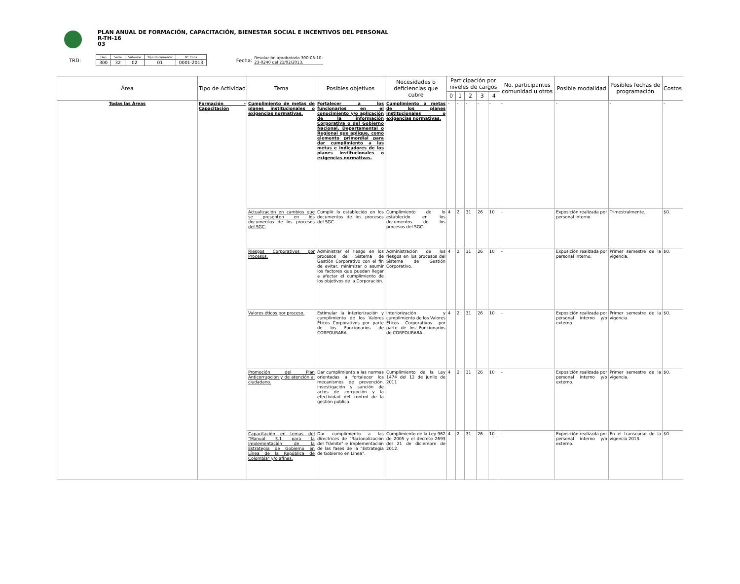PLAN ANUAL DE FORMACIÓN, CAPACITACIÓN, BIENESTAR SOCIAL E INCENTIVOS DEL PERSONAL
R-TH-16
03
TRD:
| Dep | Serie | Subserie | Tipo Documental | N° Cons |
| 300 | 32 | 02 | 01 | 0001-2013 |
Fecha:
Resolución aprobatoria 300-03-10-23-0240 del 21/02/2013.
| Área | Tipo de Actividad | Tema | Posibles objetivos | Necesidades o deficiencias que cubre | Participación por niveles de cargos | | | | | No. participantes comunidad u otros | Posible modalidad | Posibles fechas de programación | Costos |
| --- | --- | --- | --- | --- | --- | --- | --- | --- | --- | --- | --- | --- | --- |
| | | | | | 0 | 1 | 2 | 3 | 4 | | | | |
| Todas las Áreas | Formación - Capacitación | Cumplimiento de metas de planes institucionales o exigencias normativas. | Fortalecer a los funcionarios en el conocimiento y/o aplicación de la información Corporativa o del Gobierno Nacional, Departamental o Regional que aplique, como elemento primordial para dar cumplimiento a las metas e indicadores de los planes institucionales o exigencias normativas. | Cumplimiento a metas de los planes institucionales o exigencias normativas. | - | - | - | - | - | - | - | - | - |
| | | Actualización en cambios que se presenten en los documentos de los procesos del SGC. | Cumplir lo establecido en los documentos de los procesos del SGC. | Cumplimiento de lo establecido en los documentos de los procesos del SGC. | 4 | 2 | 31 | 26 | 10 | - | Exposición realizada por personal interno. | Trimestralmente. | $0. |
| | | Riesgos Corporativos por Procesos. | Administrar el riesgo en los procesos del Sistema de Gestión Corporativo con el fin de evitar, minimizar o asumir los factores que puedan llegar a afectar el cumplimiento de los objetivos de la Corporación. | Administración de los riesgos en los procesos del Sistema de Gestión Corporativo. | 4 | 2 | 31 | 26 | 10 | - | Exposición realizada por personal interno. | Primer semestre de la vigencia. | $0. |
| | | Valores éticos por proceso. | Estimular la interiorización y cumplimiento de los Valores Éticos Corporativos por parte de los Funcionarios de CORPOURABA. | Interiorización y cumplimiento de los Valores Éticos Corporativos por parte de los Funcionarios de CORPOURABA. | 4 | 2 | 31 | 26 | 10 | - | Exposición realizada por personal interno y/o externo. | Primer semestre de la vigencia. | $0. |
| | | Promoción del Plan Anticorrupción y de atención al ciudadano. | Dar cumplimiento a las normas orientadas a fortalecer los mecanismos de prevención, investigación y sanción de actos de corrupción y la efectividad del control de la gestión pública. | Cumplimiento de la Ley 1474 del 12 de junlio de 2011 | 4 | 2 | 31 | 26 | 10 | - | Exposición realizada por personal interno y/o externo. | Primer semestre de la vigencia. | $0. |
| | | Capacitación en temas del "Manual 3.1 para la Implementación de la Estrategia de Gobierno en Línea de la República de Colombia" y/o afines. | Dar cumplimiento a las directrices de "Racionalización del Trámite" e implementación de las fases de la "Estrategia de Gobierno en Línea". | Cumplimiento de la Ley 962 de 2005 y el decreto 2693 del 21 de diciembre de 2012. | 4 | 2 | 31 | 26 | 10 | - | Exposición realizada por personal interno y/o externo. | En el transcurso de la vigencia 2013. | $0. |